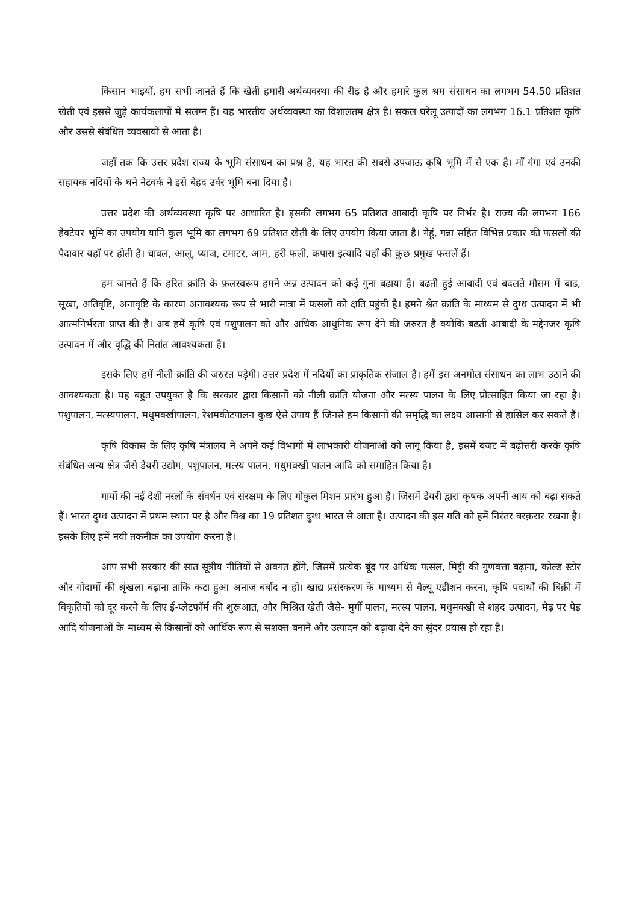किसान भाइयों, हम सभी जानते हैं कि खेती हमारी अर्थव्यवस्था की रीढ़ है और हमारे कुल श्रम संसाधन का लगभग 54.50 प्रतिशत खेती एवं इससे जुड़े कार्यकलापों में सलग्न हैं। यह भारतीय अर्थव्यवस्था का विशालतम क्षेत्र है। सकल घरेलू उत्पादों का लगभग 16.1 प्रतिशत कृषि और उससे संबंधित व्यवसायों से आता है।
जहाँ तक कि उत्तर प्रदेश राज्य के भूमि संसाधन का प्रश्न है, यह भारत की सबसे उपजाऊ कृषि भूमि में से एक है। माँ गंगा एवं उनकी सहायक नदियों के घने नेटवर्क ने इसे बेहद उर्वर भूमि बना दिया है।
उत्तर प्रदेश की अर्थव्यवस्था कृषि पर आधारित है। इसकी लगभग 65 प्रतिशत आबादी कृषि पर निर्भर है। राज्य की लगभग 166 हेक्टेयर भूमि का उपयोग यानि कुल भूमि का लगभग 69 प्रतिशत खेती के लिए उपयोग किया जाता है। गेहूं, गन्ना सहित विभिन्न प्रकार की फसलों की पैदावार यहाँ पर होती है। चावल, आलू, प्याज, टमाटर, आम, हरी फली, कपास इत्यादि यहाँ की कुछ प्रमुख फसलें हैं।
हम जानते हैं कि हरित क्रांति के फ़लस्वरूप हमने अन्न उत्पादन को कई गुना बढाया है। बढती हुई आबादी एवं बदलते मौसम में बाढ, सूखा, अतिवृष्टि, अनावृष्टि के कारण अनावश्यक रूप से भारी मात्रा में फसलों को क्षति पहुंची है। हमने श्वेत क्रांति के माध्यम से दुग्ध उत्पादन में भी आत्मनिर्भरता प्राप्त की है। अब हमें कृषि एवं पशुपालन को और अधिक आधुनिक रूप देने की जरुरत है क्योंकि बढती आबादी के मद्देनजर कृषि उत्पादन में और वृद्धि की नितांत आवश्यकता है।
इसके लिए हमें नीली क्रांति की जरुरत पड़ेगी। उत्तर प्रदेश में नदियों का प्राकृतिक संजाल है। हमें इस अनमोल संसाधन का लाभ उठाने की आवश्यकता है। यह बहुत उपयुक्त है कि सरकार द्वारा किसानों को नीली क्रांति योजना और मत्स्य पालन के लिए प्रोत्साहित किया जा रहा है। पशुपालन, मत्स्यपालन, मधुमक्खीपालन, रेशमकीटपालन कुछ ऐसे उपाय हैं जिनसे हम किसानों की समृद्धि का लक्ष्य आसानी से हासिल कर सकते हैं।
कृषि विकास के लिए कृषि मंत्रालय ने अपने कई विभागों में लाभकारी योजनाओं को लागू किया है, इसमें बजट में बढ़ोत्तरी करके कृषि संबंधित अन्य क्षेत्र जैसे डेयरी उद्योग, पशुपालन, मत्स्य पालन, मधुमक्खी पालन आदि को समाहित किया है।
गायों की नई देशी नस्लों के संवर्धन एवं संरक्षण के लिए गोकुल मिशन प्रारंभ हुआ है। जिसमें डेयरी द्वारा कृषक अपनी आय को बढ़ा सकते हैं। भारत दुग्ध उत्पादन में प्रथम स्थान पर है और विश्व का 19 प्रतिशत दुग्ध भारत से आता है। उत्पादन की इस गति को हमें निरंतर बरक़रार रखना है। इसके लिए हमें नयी तकनीक का उपयोग करना है।
आप सभी सरकार की सात सूत्रीय नीतियों से अवगत होंगे, जिसमें प्रत्येक बूंद पर अधिक फसल, मिट्टी की गुणवत्ता बढ़ाना, कोल्ड स्टोर और गोदामों की श्रृंखला बढ़ाना ताकि कटा हुआ अनाज बर्बाद न हो। खाद्य प्रसंस्करण के माध्यम से वैल्यू एडीशन करना, कृषि पदार्थों की बिक्री में विकृतियों को दूर करने के लिए ई-प्लेटफॉर्म की शुरूआत, और मिश्रित खेती जैसे- मुर्गी पालन, मत्स्य पालन, मधुमक्खी से शहद उत्पादन, मेढ़ पर पेड़ आदि योजनाओं के माध्यम से किसानों को आर्थिक रूप से सशक्त बनाने और उत्पादन को बढ़ावा देने का सुंदर प्रयास हो रहा है।